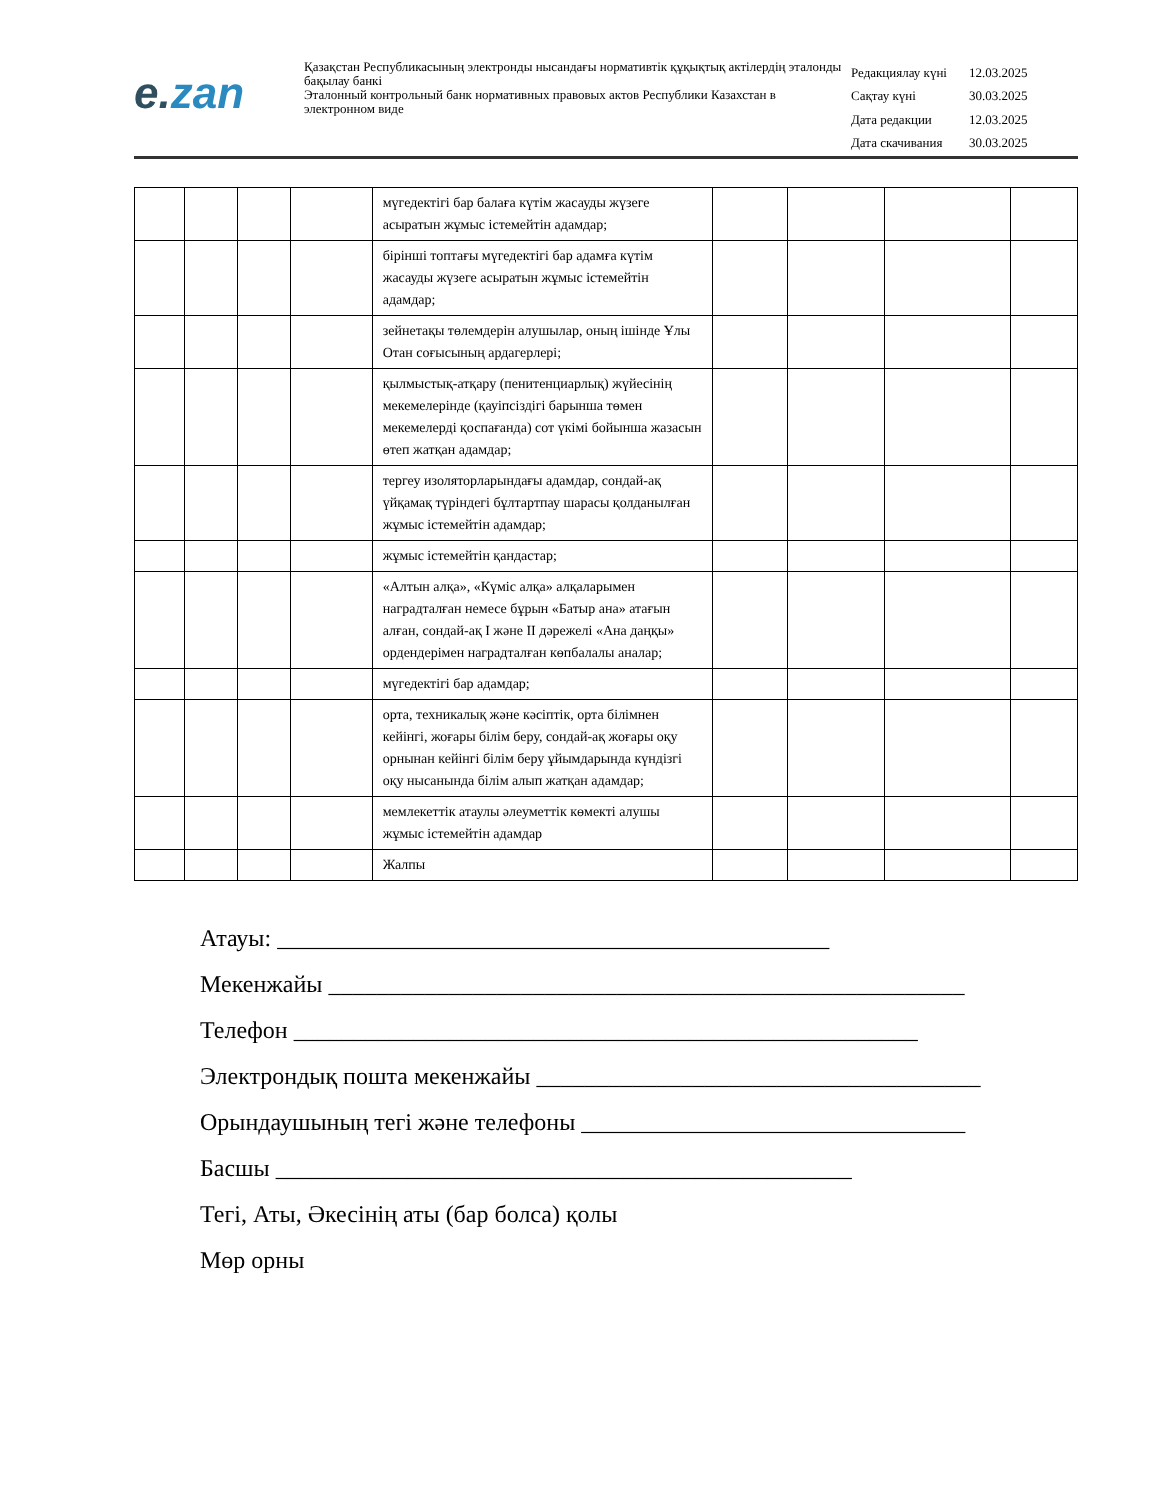e. zan
Қазақстан Республикасының электронды нысандағы нормативтік құқықтық актілердің эталонды бақылау банкі
Эталонный контрольный банк нормативных правовых актов Республики Казахстан в электронном виде
| Редакциялау күні | 12.03.2025 |
| Сақтау күні | 30.03.2025 |
| Дата редакции | 12.03.2025 |
| Дата скачивания | 30.03.2025 |
| | | | | мүгедектігі бар балаға күтім жасауды жүзеге асыратын жұмыс істемейтін адамдар; | | | | |
| | | | | бірінші топтағы мүгедектігі бар адамға күтім жасауды жүзеге асыратын жұмыс істемейтін адамдар; | | | | |
| | | | | зейнетақы төлемдерін алушылар, оның ішінде Ұлы Отан соғысының ардагерлері; | | | | |
| | | | | қылмыстық-атқару (пенитенциарлық) жүйесінің мекемелерінде (қауіпсіздігі барынша төмен мекемелерді қоспағанда) сот үкімі бойынша жазасын өтеп жатқан адамдар; | | | | |
| | | | | тергеу изоляторларындағы адамдар, сондай-ақ үйқамақ түріндегі бұлтартпау шарасы қолданылған жұмыс істемейтін адамдар; | | | | |
| | | | | жұмыс істемейтін қандастар; | | | | |
| | | | | «Алтын алқа», «Күміс алқа» алқаларымен наградталған немесе бұрын «Батыр ана» атағын алған, сондай-ақ I және II дәрежелі «Ана даңқы» ордендерімен наградталған көпбалалы аналар; | | | | |
| | | | | мүгедектігі бар адамдар; | | | | |
| | | | | орта, техникалық және кәсіптік, орта білімнен кейінгі, жоғары білім беру, сондай-ақ жоғары оқу орнынан кейінгі білім беру ұйымдарында күндізгі оқу нысанында білім алып жатқан адамдар; | | | | |
| | | | | мемлекеттік атаулы әлеуметтік көмекті алушы жұмыс істемейтін адамдар | | | | |
| | | | | Жалпы | | | | |
Атауы: ______________________________________________
Мекенжайы _____________________________________________________
Телефон ____________________________________________________
Электрондық пошта мекенжайы _____________________________________
Орындаушының тегі және телефоны ________________________________
Басшы ________________________________________________
Тегі, Аты, Әкесінің аты (бар болса) қолы
Мөр орны